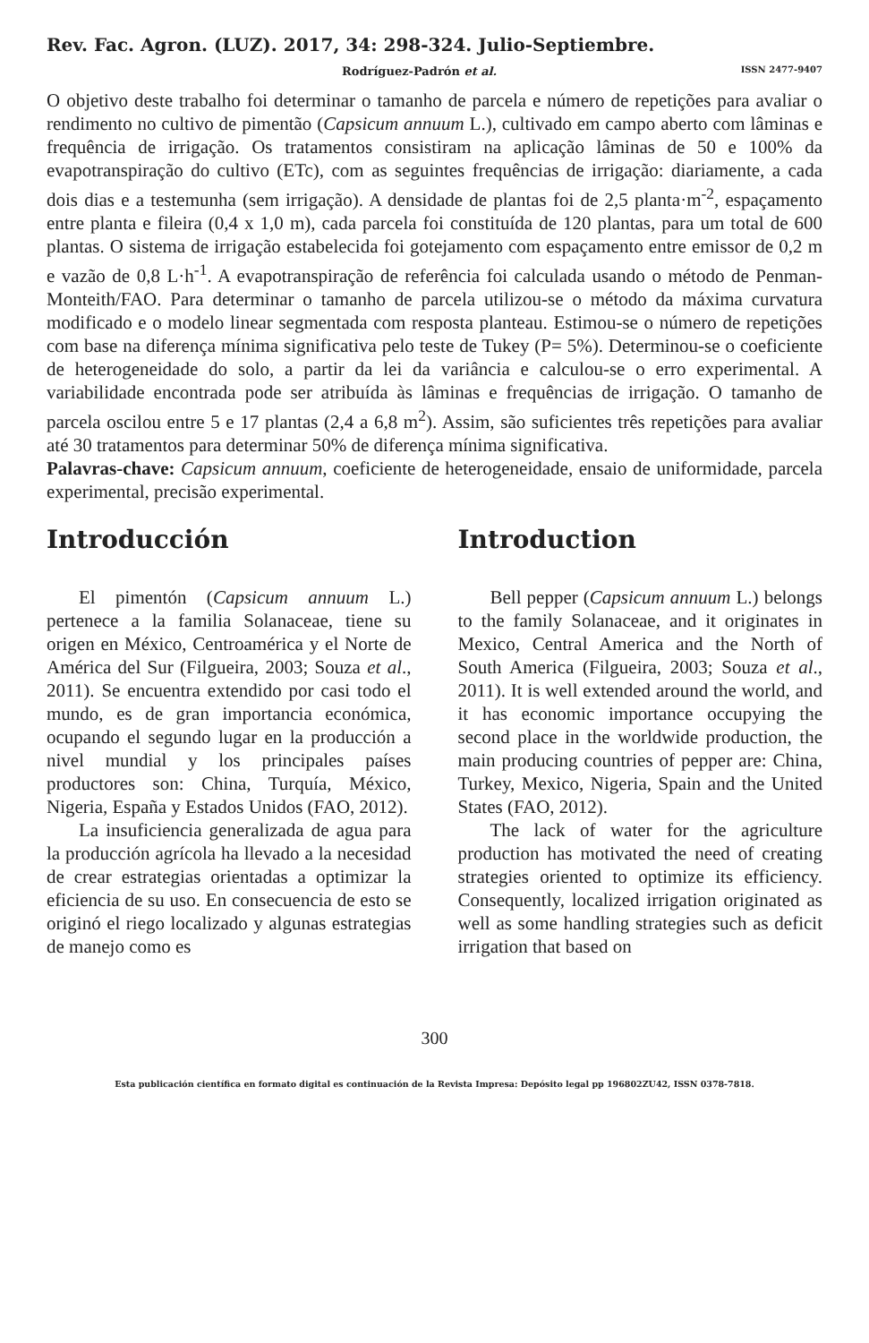Rev. Fac. Agron. (LUZ). 2017, 34: 298-324. Julio-Septiembre.
Rodríguez-Padrón et al. ISSN 2477-9407
O objetivo deste trabalho foi determinar o tamanho de parcela e número de repetições para avaliar o rendimento no cultivo de pimentão (Capsicum annuum L.), cultivado em campo aberto com lâminas e frequência de irrigação. Os tratamentos consistiram na aplicação lâminas de 50 e 100% da evapotranspiração do cultivo (ETc), com as seguintes frequências de irrigação: diariamente, a cada dois dias e a testemunha (sem irrigação). A densidade de plantas foi de 2,5 planta·m<sup>-2</sup>, espaçamento entre planta e fileira (0,4 x 1,0 m), cada parcela foi constituída de 120 plantas, para um total de 600 plantas. O sistema de irrigação estabelecida foi gotejamento com espaçamento entre emissor de 0,2 m e vazão de 0,8 L·h<sup>-1</sup>. A evapotranspiração de referência foi calculada usando o método de Penman-Monteith/FAO. Para determinar o tamanho de parcela utilizou-se o método da máxima curvatura modificado e o modelo linear segmentada com resposta planteau. Estimou-se o número de repetições com base na diferença mínima significativa pelo teste de Tukey (P= 5%). Determinou-se o coeficiente de heterogeneidade do solo, a partir da lei da variância e calculou-se o erro experimental. A variabilidade encontrada pode ser atribuída às lâminas e frequências de irrigação. O tamanho de parcela oscilou entre 5 e 17 plantas (2,4 a 6,8 m<sup>2</sup>). Assim, são suficientes três repetições para avaliar até 30 tratamentos para determinar 50% de diferença mínima significativa.
Palavras-chave: Capsicum annuum, coeficiente de heterogeneidade, ensaio de uniformidade, parcela experimental, precisão experimental.
Introducción
El pimentón (Capsicum annuum L.) pertenece a la familia Solanaceae, tiene su origen en México, Centroamérica y el Norte de América del Sur (Filgueira, 2003; Souza et al., 2011). Se encuentra extendido por casi todo el mundo, es de gran importancia económica, ocupando el segundo lugar en la producción a nivel mundial y los principales países productores son: China, Turquía, México, Nigeria, España y Estados Unidos (FAO, 2012).
La insuficiencia generalizada de agua para la producción agrícola ha llevado a la necesidad de crear estrategias orientadas a optimizar la eficiencia de su uso. En consecuencia de esto se originó el riego localizado y algunas estrategias de manejo como es
Introduction
Bell pepper (Capsicum annuum L.) belongs to the family Solanaceae, and it originates in Mexico, Central America and the North of South America (Filgueira, 2003; Souza et al., 2011). It is well extended around the world, and it has economic importance occupying the second place in the worldwide production, the main producing countries of pepper are: China, Turkey, Mexico, Nigeria, Spain and the United States (FAO, 2012).
The lack of water for the agriculture production has motivated the need of creating strategies oriented to optimize its efficiency. Consequently, localized irrigation originated as well as some handling strategies such as deficit irrigation that based on
300
Esta publicación científica en formato digital es continuación de la Revista Impresa: Depósito legal pp 196802ZU42, ISSN 0378-7818.